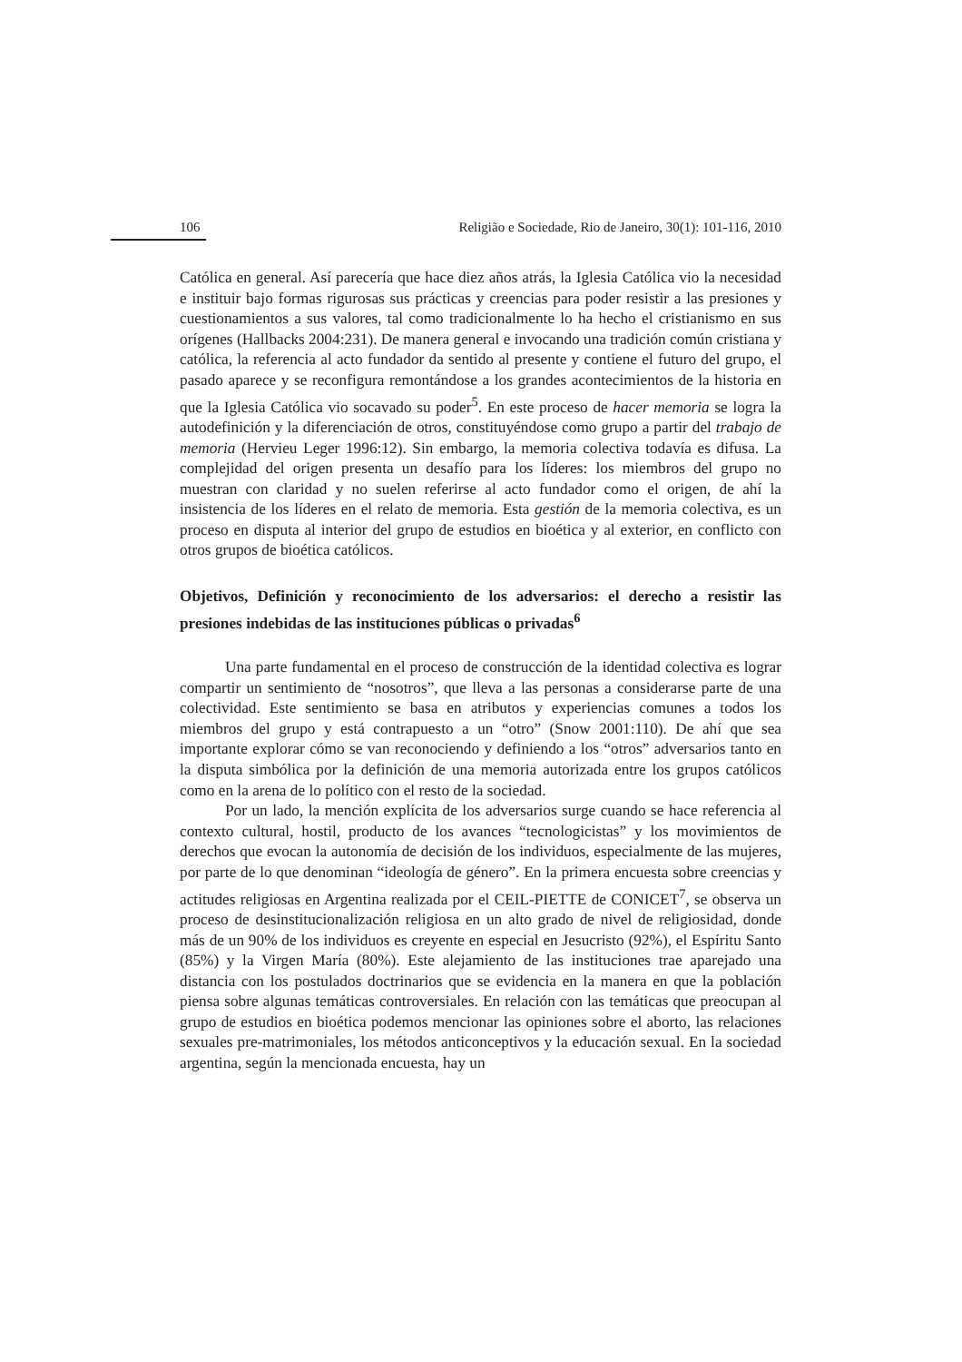106 Religião e Sociedade, Rio de Janeiro, 30(1): 101-116, 2010
Católica en general. Así parecería que hace diez años atrás, la Iglesia Católica vio la necesidad e instituir bajo formas rigurosas sus prácticas y creencias para poder resistir a las presiones y cuestionamientos a sus valores, tal como tradicionalmente lo ha hecho el cristianismo en sus orígenes (Hallbacks 2004:231). De manera general e invocando una tradición común cristiana y católica, la referencia al acto fundador da sentido al presente y contiene el futuro del grupo, el pasado aparece y se reconfigura remontándose a los grandes acontecimientos de la historia en que la Iglesia Católica vio socavado su poder<sup>5</sup>. En este proceso de hacer memoria se logra la autodefinición y la diferenciación de otros, constituyéndose como grupo a partir del trabajo de memoria (Hervieu Leger 1996:12). Sin embargo, la memoria colectiva todavía es difusa. La complejidad del origen presenta un desafío para los líderes: los miembros del grupo no muestran con claridad y no suelen referirse al acto fundador como el origen, de ahí la insistencia de los líderes en el relato de memoria. Esta gestión de la memoria colectiva, es un proceso en disputa al interior del grupo de estudios en bioética y al exterior, en conflicto con otros grupos de bioética católicos.
Objetivos, Definición y reconocimiento de los adversarios: el derecho a resistir las presiones indebidas de las instituciones públicas o privadas<sup>6</sup>
Una parte fundamental en el proceso de construcción de la identidad colectiva es lograr compartir un sentimiento de “nosotros”, que lleva a las personas a considerarse parte de una colectividad. Este sentimiento se basa en atributos y experiencias comunes a todos los miembros del grupo y está contrapuesto a un “otro” (Snow 2001:110). De ahí que sea importante explorar cómo se van reconociendo y definiendo a los “otros” adversarios tanto en la disputa simbólica por la definición de una memoria autorizada entre los grupos católicos como en la arena de lo político con el resto de la sociedad.
Por un lado, la mención explícita de los adversarios surge cuando se hace referencia al contexto cultural, hostil, producto de los avances “tecnologicistas” y los movimientos de derechos que evocan la autonomía de decisión de los individuos, especialmente de las mujeres, por parte de lo que denominan “ideología de género”. En la primera encuesta sobre creencias y actitudes religiosas en Argentina realizada por el CEIL-PIETTE de CONICET<sup>7</sup>, se observa un proceso de desinstitucionalización religiosa en un alto grado de nivel de religiosidad, donde más de un 90% de los individuos es creyente en especial en Jesucristo (92%), el Espíritu Santo (85%) y la Virgen María (80%). Este alejamiento de las instituciones trae aparejado una distancia con los postulados doctrinarios que se evidencia en la manera en que la población piensa sobre algunas temáticas controversiales. En relación con las temáticas que preocupan al grupo de estudios en bioética podemos mencionar las opiniones sobre el aborto, las relaciones sexuales pre-matrimoniales, los métodos anticonceptivos y la educación sexual. En la sociedad argentina, según la mencionada encuesta, hay un